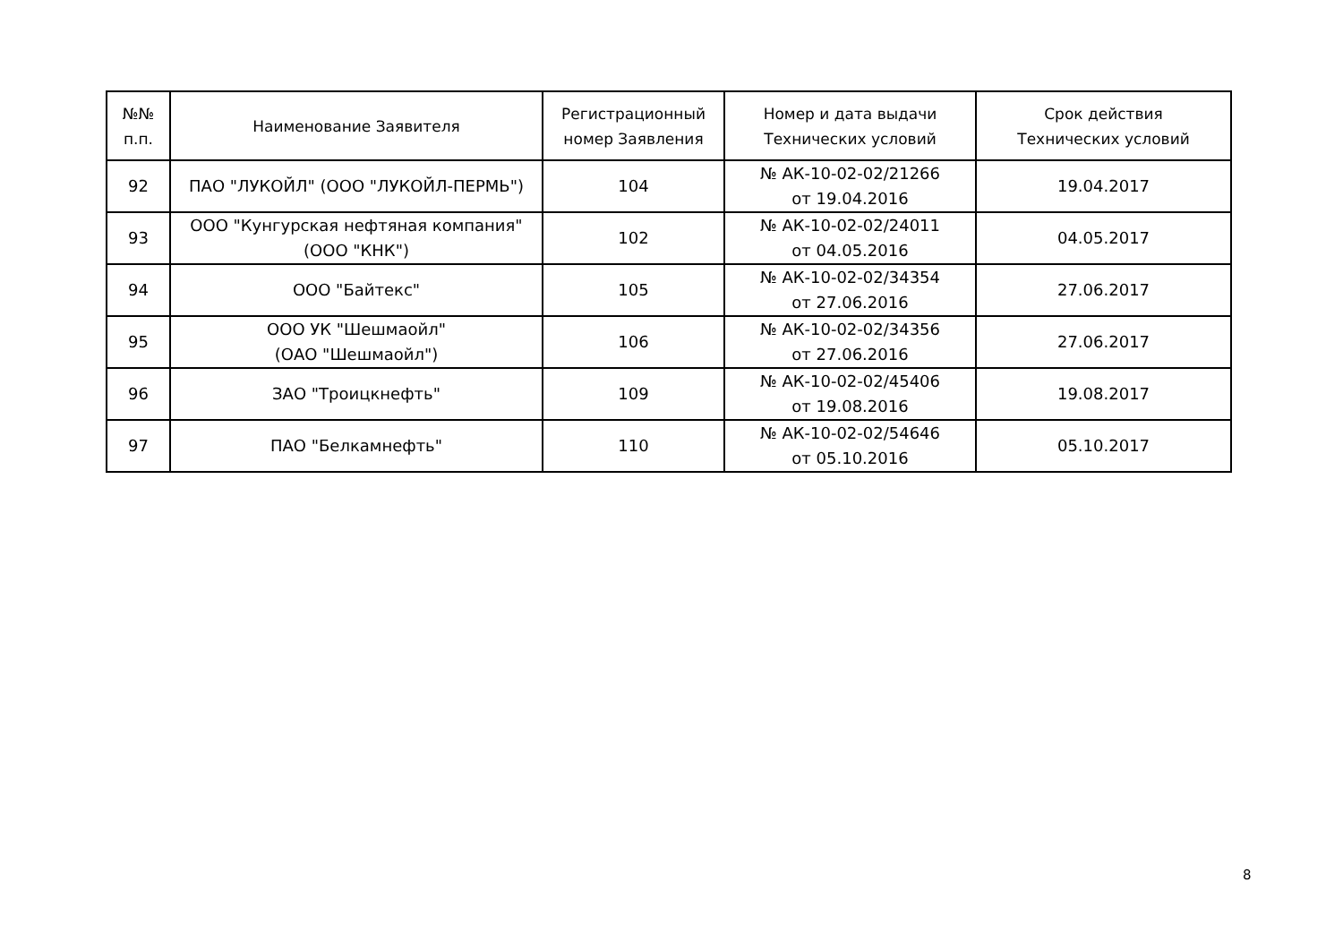| №№ п.п. | Наименование Заявителя | Регистрационный номер Заявления | Номер и дата выдачи Технических условий | Срок действия Технических условий |
| --- | --- | --- | --- | --- |
| 92 | ПАО "ЛУКОЙЛ" (ООО "ЛУКОЙЛ-ПЕРМЬ") | 104 | № АК-10-02-02/21266 от 19.04.2016 | 19.04.2017 |
| 93 | ООО "Кунгурская нефтяная компания" (ООО "КНК") | 102 | № АК-10-02-02/24011 от 04.05.2016 | 04.05.2017 |
| 94 | ООО "Байтекс" | 105 | № АК-10-02-02/34354 от 27.06.2016 | 27.06.2017 |
| 95 | ООО УК "Шешмаойл" (ОАО "Шешмаойл") | 106 | № АК-10-02-02/34356 от 27.06.2016 | 27.06.2017 |
| 96 | ЗАО "Троицкнефть" | 109 | № АК-10-02-02/45406 от 19.08.2016 | 19.08.2017 |
| 97 | ПАО "Белкамнефть" | 110 | № АК-10-02-02/54646 от 05.10.2016 | 05.10.2017 |
8